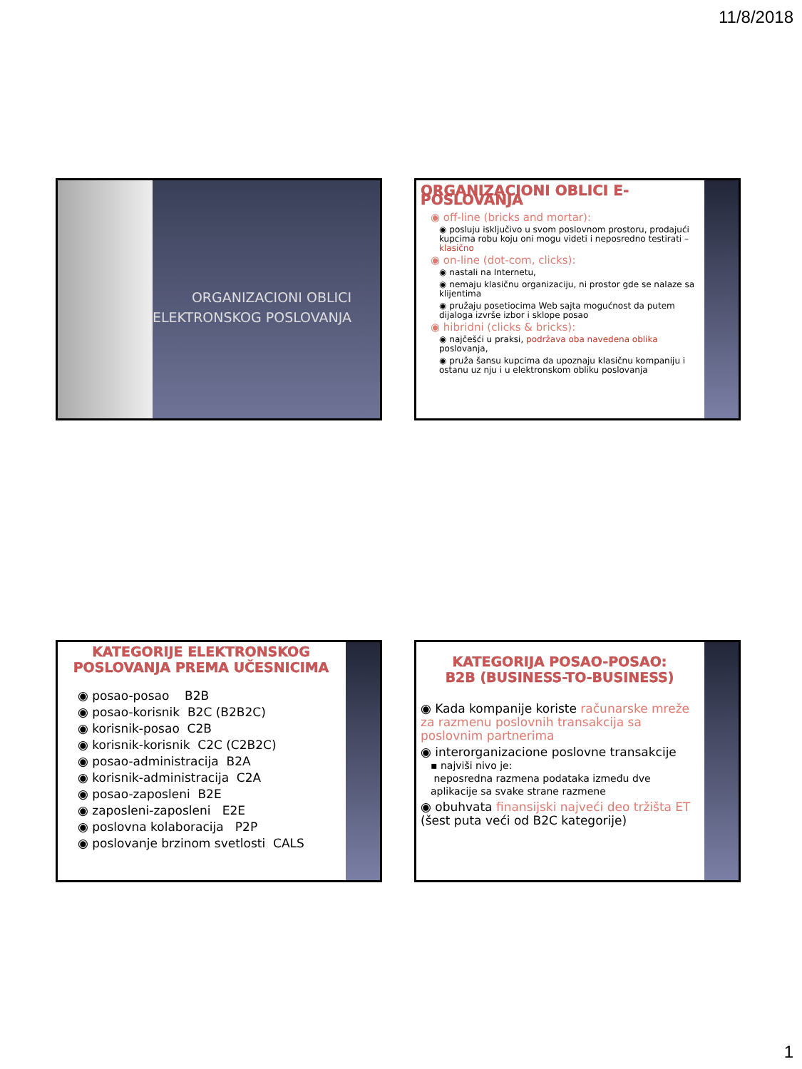11/8/2018
ORGANIZACIONI OBLICI
ELEKTRONSKOG POSLOVANJA
ORGANIZACIONI OBLICI E-POSLOVANJA
◉ off-line (bricks and mortar):
◉ posluju isključivo u svom poslovnom prostoru, prodajući kupcima robu koju oni mogu videti i neposredno testirati – klasično
◉ on-line (dot-com, clicks):
◉ nastali na Internetu,
◉ nemaju klasičnu organizaciju, ni prostor gde se nalaze sa klijentima
◉ pružaju posetiocima Web sajta mogućnost da putem dijaloga izvrše izbor i sklope posao
◉ hibridni (clicks & bricks):
◉ najčešći u praksi, podržava oba navedena oblika poslovanja,
◉ pruža šansu kupcima da upoznaju klasičnu kompaniju i ostanu uz nju i u elektronskom obliku poslovanja
KATEGORIJE ELEKTRONSKOG POSLOVANJA PREMA UČESNICIMA
◉ posao-posao B2B
◉ posao-korisnik B2C (B2B2C)
◉ korisnik-posao C2B
◉ korisnik-korisnik C2C (C2B2C)
◉ posao-administracija B2A
◉ korisnik-administracija C2A
◉ posao-zaposleni B2E
◉ zaposleni-zaposleni E2E
◉ poslovna kolaboracija P2P
◉ poslovanje brzinom svetlosti CALS
KATEGORIJA POSAO-POSAO:
B2B (BUSINESS-TO-BUSINESS)
◉ Kada kompanije koriste računarske mreže za razmenu poslovnih transakcija sa poslovnim partnerima
◉ interorganizacione poslovne transakcije
▪ najviši nivo je:
neposredna razmena podataka između dve aplikacije sa svake strane razmene
◉ obuhvata finansijski najveći deo tržišta ET (šest puta veći od B2C kategorije)
1